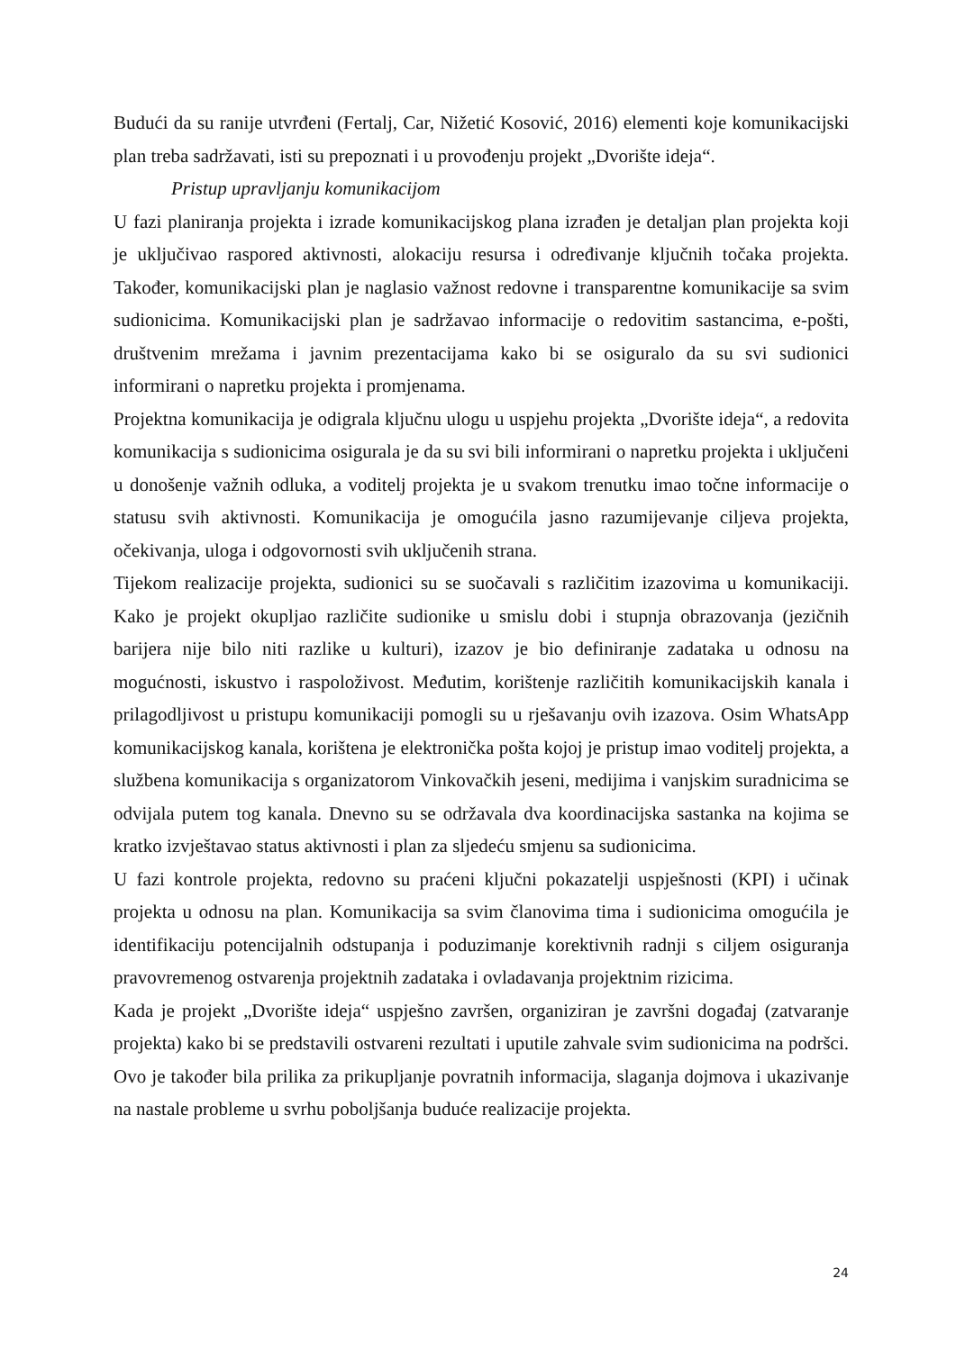Budući da su ranije utvrđeni (Fertalj, Car, Nižetić Kosović, 2016) elementi koje komunikacijski plan treba sadržavati, isti su prepoznati i u provođenju projekt „Dvorište ideja“.
Pristup upravljanju komunikacijom
U fazi planiranja projekta i izrade komunikacijskog plana izrađen je detaljan plan projekta koji je uključivao raspored aktivnosti, alokaciju resursa i određivanje ključnih točaka projekta. Također, komunikacijski plan je naglasio važnost redovne i transparentne komunikacije sa svim sudionicima. Komunikacijski plan je sadržavao informacije o redovitim sastancima, e-pošti, društvenim mrežama i javnim prezentacijama kako bi se osiguralo da su svi sudionici informirani o napretku projekta i promjenama.
Projektna komunikacija je odigrala ključnu ulogu u uspjehu projekta „Dvorište ideja“, a redovita komunikacija s sudionicima osigurala je da su svi bili informirani o napretku projekta i uključeni u donošenje važnih odluka, a voditelj projekta je u svakom trenutku imao točne informacije o statusu svih aktivnosti. Komunikacija je omogućila jasno razumijevanje ciljeva projekta, očekivanja, uloga i odgovornosti svih uključenih strana.
Tijekom realizacije projekta, sudionici su se suočavali s različitim izazovima u komunikaciji. Kako je projekt okupljao različite sudionike u smislu dobi i stupnja obrazovanja (jezičnih barijera nije bilo niti razlike u kulturi), izazov je bio definiranje zadataka u odnosu na mogućnosti, iskustvo i raspoloživost. Međutim, korištenje različitih komunikacijskih kanala i prilagodljivost u pristupu komunikaciji pomogli su u rješavanju ovih izazova. Osim WhatsApp komunikacijskog kanala, korištena je elektronička pošta kojoj je pristup imao voditelj projekta, a službena komunikacija s organizatorom Vinkovačkih jeseni, medijima i vanjskim suradnicima se odvijala putem tog kanala. Dnevno su se održavala dva koordinacijska sastanka na kojima se kratko izvještavao status aktivnosti i plan za sljedeću smjenu sa sudionicima.
U fazi kontrole projekta, redovno su praćeni ključni pokazatelji uspješnosti (KPI) i učinak projekta u odnosu na plan. Komunikacija sa svim članovima tima i sudionicima omogućila je identifikaciju potencijalnih odstupanja i poduzimanje korektivnih radnji s ciljem osiguranja pravovremenog ostvarenja projektnih zadataka i ovladavanja projektnim rizicima.
Kada je projekt „Dvorište ideja“ uspješno završen, organiziran je završni događaj (zatvaranje projekta) kako bi se predstavili ostvareni rezultati i uputile zahvale svim sudionicima na podršci. Ovo je također bila prilika za prikupljanje povratnih informacija, slaganja dojmova i ukazivanje na nastale probleme u svrhu poboljšanja buduće realizacije projekta.
24